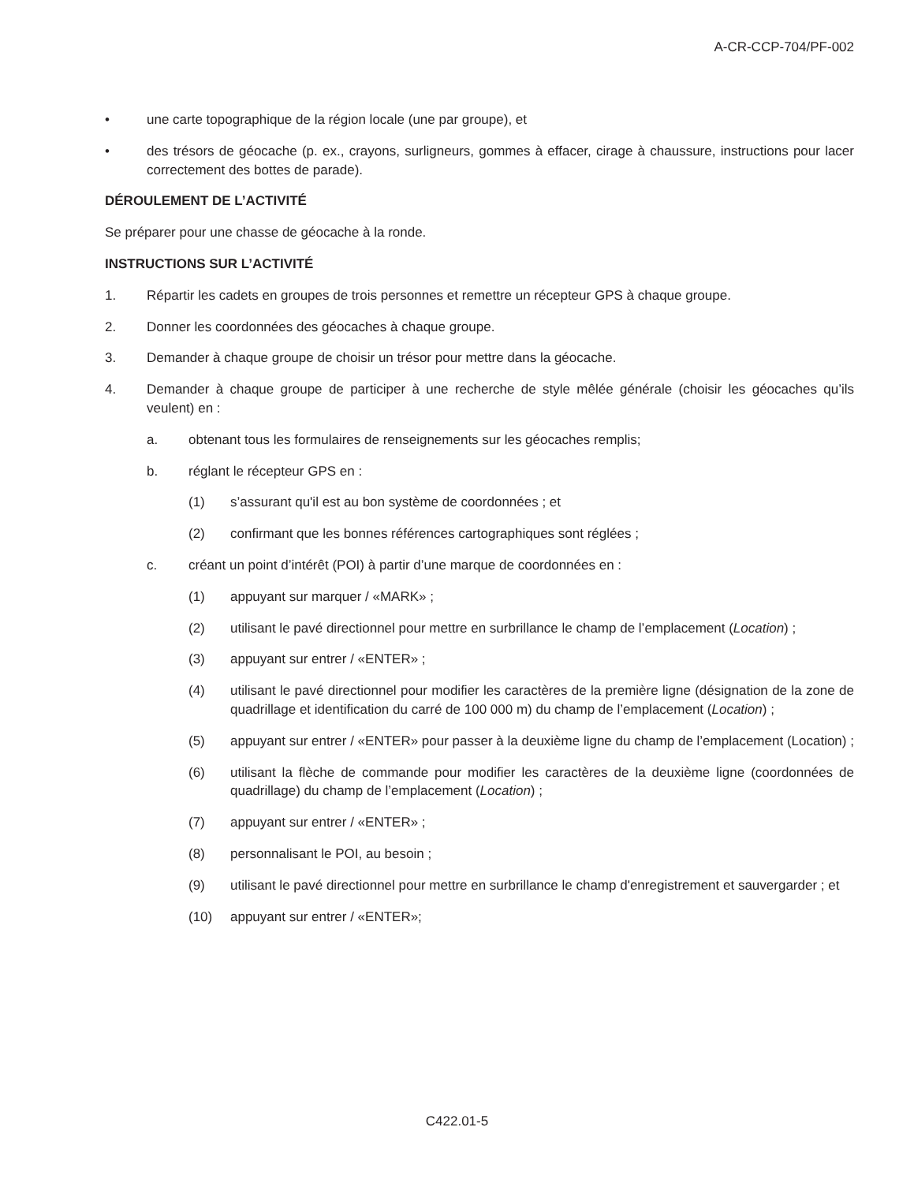A-CR-CCP-704/PF-002
• une carte topographique de la région locale (une par groupe), et
• des trésors de géocache (p. ex., crayons, surligneurs, gommes à effacer, cirage à chaussure, instructions pour lacer correctement des bottes de parade).
DÉROULEMENT DE L’ACTIVITÉ
Se préparer pour une chasse de géocache à la ronde.
INSTRUCTIONS SUR L’ACTIVITÉ
1. Répartir les cadets en groupes de trois personnes et remettre un récepteur GPS à chaque groupe.
2. Donner les coordonnées des géocaches à chaque groupe.
3. Demander à chaque groupe de choisir un trésor pour mettre dans la géocache.
4. Demander à chaque groupe de participer à une recherche de style mêlée générale (choisir les géocaches qu’ils veulent) en :
a. obtenant tous les formulaires de renseignements sur les géocaches remplis;
b. réglant le récepteur GPS en :
(1) s’assurant qu'il est au bon système de coordonnées ; et
(2) confirmant que les bonnes références cartographiques sont réglées ;
c. créant un point d’intérêt (POI) à partir d’une marque de coordonnées en :
(1) appuyant sur marquer / «MARK» ;
(2) utilisant le pavé directionnel pour mettre en surbrillance le champ de l’emplacement (Location) ;
(3) appuyant sur entrer / «ENTER» ;
(4) utilisant le pavé directionnel pour modifier les caractères de la première ligne (désignation de la zone de quadrillage et identification du carré de 100 000 m) du champ de l’emplacement (Location) ;
(5) appuyant sur entrer / «ENTER» pour passer à la deuxième ligne du champ de l’emplacement (Location) ;
(6) utilisant la flèche de commande pour modifier les caractères de la deuxième ligne (coordonnées de quadrillage) du champ de l’emplacement (Location) ;
(7) appuyant sur entrer / «ENTER» ;
(8) personnalisant le POI, au besoin ;
(9) utilisant le pavé directionnel pour mettre en surbrillance le champ d'enregistrement et sauvergarder ; et
(10) appuyant sur entrer / «ENTER»;
C422.01-5